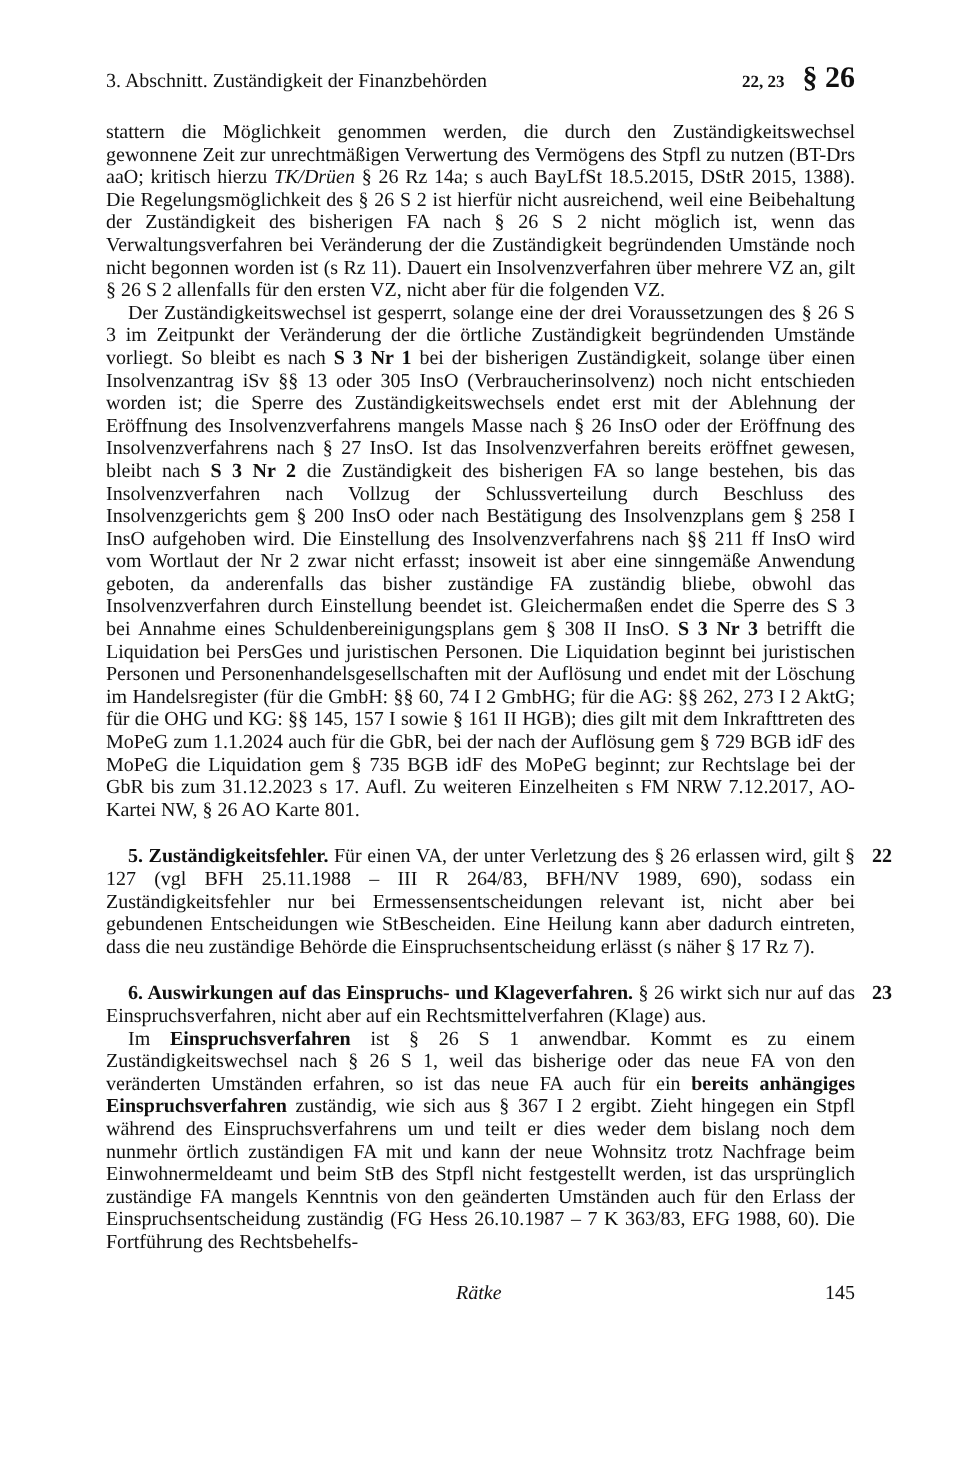3. Abschnitt. Zuständigkeit der Finanzbehörden 22, 23 § 26
stattern die Möglichkeit genommen werden, die durch den Zuständigkeitswechsel gewonnene Zeit zur unrechtmäßigen Verwertung des Vermögens des Stpfl zu nutzen (BT-Drs aaO; kritisch hierzu TK/Drüen § 26 Rz 14a; s auch BayLfSt 18.5.2015, DStR 2015, 1388). Die Regelungsmöglichkeit des § 26 S 2 ist hierfür nicht ausreichend, weil eine Beibehaltung der Zuständigkeit des bisherigen FA nach § 26 S 2 nicht möglich ist, wenn das Verwaltungsverfahren bei Veränderung der die Zuständigkeit begründenden Umstände noch nicht begonnen worden ist (s Rz 11). Dauert ein Insolvenzverfahren über mehrere VZ an, gilt § 26 S 2 allenfalls für den ersten VZ, nicht aber für die folgenden VZ.
Der Zuständigkeitswechsel ist gesperrt, solange eine der drei Voraussetzungen des § 26 S 3 im Zeitpunkt der Veränderung der die örtliche Zuständigkeit begründenden Umstände vorliegt. So bleibt es nach S 3 Nr 1 bei der bisherigen Zuständigkeit, solange über einen Insolvenzantrag iSv §§ 13 oder 305 InsO (Verbraucherinsolvenz) noch nicht entschieden worden ist; die Sperre des Zuständigkeitswechsels endet erst mit der Ablehnung der Eröffnung des Insolvenzverfahrens mangels Masse nach § 26 InsO oder der Eröffnung des Insolvenzverfahrens nach § 27 InsO. Ist das Insolvenzverfahren bereits eröffnet gewesen, bleibt nach S 3 Nr 2 die Zuständigkeit des bisherigen FA so lange bestehen, bis das Insolvenzverfahren nach Vollzug der Schlussverteilung durch Beschluss des Insolvenzgerichts gem § 200 InsO oder nach Bestätigung des Insolvenzplans gem § 258 I InsO aufgehoben wird. Die Einstellung des Insolvenzverfahrens nach §§ 211 ff InsO wird vom Wortlaut der Nr 2 zwar nicht erfasst; insoweit ist aber eine sinngemäße Anwendung geboten, da anderenfalls das bisher zuständige FA zuständig bliebe, obwohl das Insolvenzverfahren durch Einstellung beendet ist. Gleichermaßen endet die Sperre des S 3 bei Annahme eines Schuldenbereinigungsplans gem § 308 II InsO. S 3 Nr 3 betrifft die Liquidation bei PersGes und juristischen Personen. Die Liquidation beginnt bei juristischen Personen und Personenhandelsgesellschaften mit der Auflösung und endet mit der Löschung im Handelsregister (für die GmbH: §§ 60, 74 I 2 GmbHG; für die AG: §§ 262, 273 I 2 AktG; für die OHG und KG: §§ 145, 157 I sowie § 161 II HGB); dies gilt mit dem Inkrafttreten des MoPeG zum 1.1.2024 auch für die GbR, bei der nach der Auflösung gem § 729 BGB idF des MoPeG die Liquidation gem § 735 BGB idF des MoPeG beginnt; zur Rechtslage bei der GbR bis zum 31.12.2023 s 17. Aufl. Zu weiteren Einzelheiten s FM NRW 7.12.2017, AO-Kartei NW, § 26 AO Karte 801.
22
5. Zuständigkeitsfehler. Für einen VA, der unter Verletzung des § 26 erlassen wird, gilt § 127 (vgl BFH 25.11.1988 – III R 264/83, BFH/NV 1989, 690), sodass ein Zuständigkeitsfehler nur bei Ermessensentscheidungen relevant ist, nicht aber bei gebundenen Entscheidungen wie StBescheiden. Eine Heilung kann aber dadurch eintreten, dass die neu zuständige Behörde die Einspruchsentscheidung erlässt (s näher § 17 Rz 7).
23
6. Auswirkungen auf das Einspruchs- und Klageverfahren. § 26 wirkt sich nur auf das Einspruchsverfahren, nicht aber auf ein Rechtsmittelverfahren (Klage) aus.
Im Einspruchsverfahren ist § 26 S 1 anwendbar. Kommt es zu einem Zuständigkeitswechsel nach § 26 S 1, weil das bisherige oder das neue FA von den veränderten Umständen erfahren, so ist das neue FA auch für ein bereits anhängiges Einspruchsverfahren zuständig, wie sich aus § 367 I 2 ergibt. Zieht hingegen ein Stpfl während des Einspruchsverfahrens um und teilt er dies weder dem bislang noch dem nunmehr örtlich zuständigen FA mit und kann der neue Wohnsitz trotz Nachfrage beim Einwohnermeldeamt und beim StB des Stpfl nicht festgestellt werden, ist das ursprünglich zuständige FA mangels Kenntnis von den geänderten Umständen auch für den Erlass der Einspruchsentscheidung zuständig (FG Hess 26.10.1987 – 7 K 363/83, EFG 1988, 60). Die Fortführung des Rechtsbehelfs-
Rätke 145